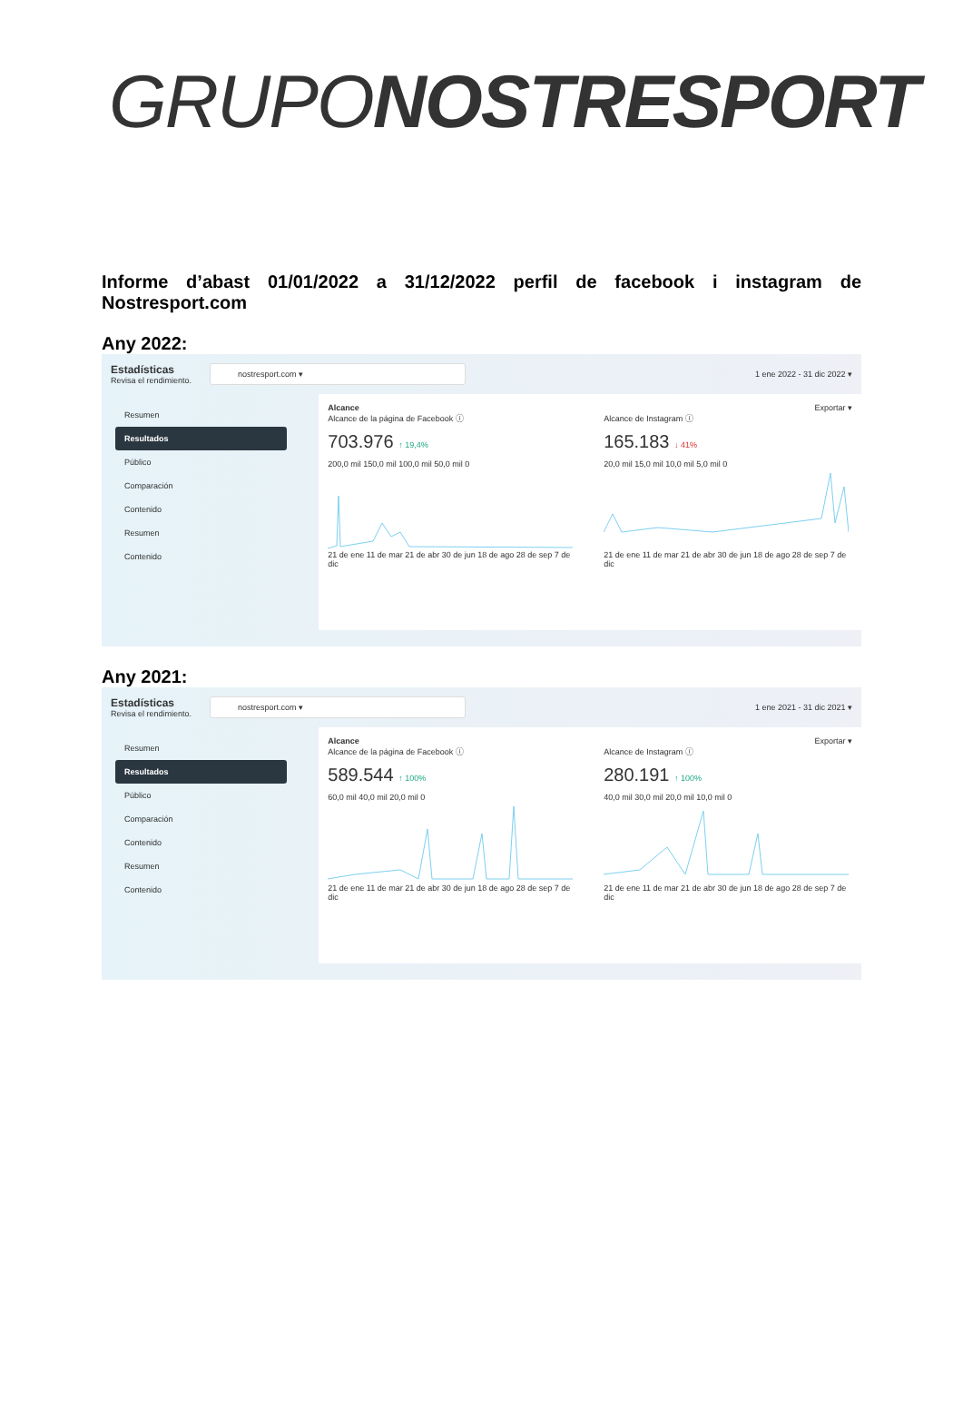GRUPONOSTRESPORT
Informe d’abast 01/01/2022 a 31/12/2022 perfil de facebook i instagram de Nostresport.com
Any 2022:
Estadísticas
Revisa el rendimiento.
nostresport.com ▾
1 ene 2022 - 31 dic 2022 ▾
Resumen
Resultados
Público
Comparación
Contenido
Resumen
Contenido
Alcance Exportar ▾
Alcance de la página de Facebook ⓘ
703.976 ↑ 19,4%
200,0 mil 150,0 mil 100,0 mil 50,0 mil 021 de ene 11 de mar 21 de abr 30 de jun 18 de ago 28 de sep 7 de dic
Alcance de Instagram ⓘ
165.183 ↓ 41%
20,0 mil 15,0 mil 10,0 mil 5,0 mil 021 de ene 11 de mar 21 de abr 30 de jun 18 de ago 28 de sep 7 de dic
Any 2021:
Estadísticas
Revisa el rendimiento.
nostresport.com ▾
1 ene 2021 - 31 dic 2021 ▾
Resumen
Resultados
Público
Comparación
Contenido
Resumen
Contenido
Alcance Exportar ▾
Alcance de la página de Facebook ⓘ
589.544 ↑ 100%
60,0 mil 40,0 mil 20,0 mil 021 de ene 11 de mar 21 de abr 30 de jun 18 de ago 28 de sep 7 de dic
Alcance de Instagram ⓘ
280.191 ↑ 100%
40,0 mil 30,0 mil 20,0 mil 10,0 mil 021 de ene 11 de mar 21 de abr 30 de jun 18 de ago 28 de sep 7 de dic